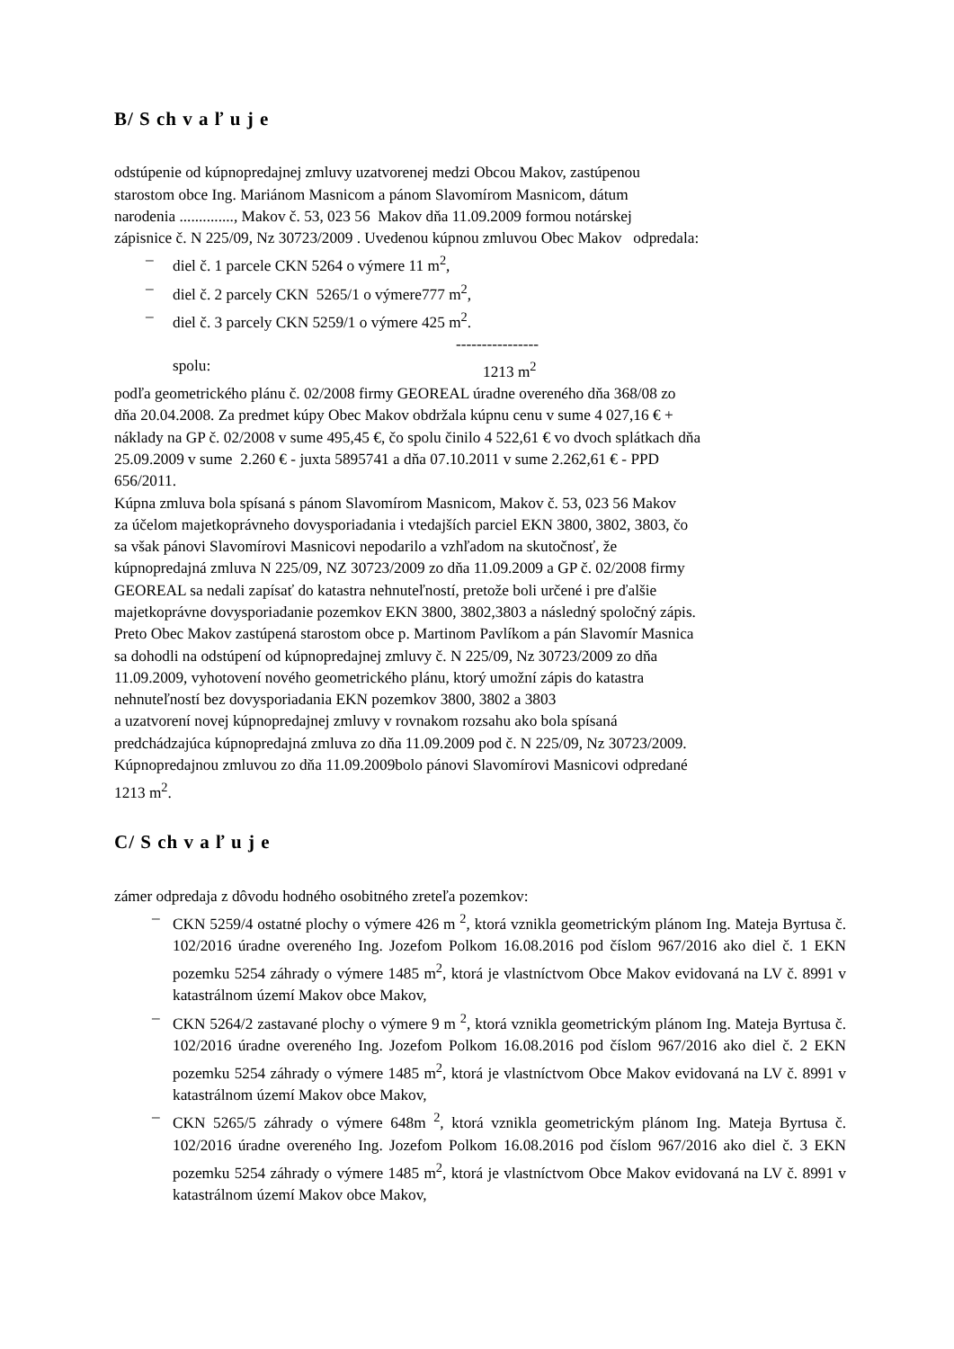B/ S ch v a ľ u j e
odstúpenie od kúpnopredajnej zmluvy uzatvorenej medzi Obcou Makov, zastúpenou
starostom obce Ing. Mariánom Masnicom a pánom Slavomírom Masnicom, dátum
narodenia .............., Makov č. 53, 023 56 Makov dňa 11.09.2009 formou notárskej
zápisnice č. N 225/09, Nz 30723/2009 . Uvedenou kúpnou zmluvou Obec Makov odpredala:
– diel č. 1 parcele CKN 5264 o výmere 11 m<sup>2</sup>,
– diel č. 2 parcely CKN 5265/1 o výmere777 m<sup>2</sup>,
– diel č. 3 parcely CKN 5259/1 o výmere 425 m<sup>2</sup>.
----------------
spolu: 1213 m<sup>2</sup>
podľa geometrického plánu č. 02/2008 firmy GEOREAL úradne overeného dňa 368/08 zo
dňa 20.04.2008. Za predmet kúpy Obec Makov obdržala kúpnu cenu v sume 4 027,16 € +
náklady na GP č. 02/2008 v sume 495,45 €, čo spolu činilo 4 522,61 € vo dvoch splátkach dňa
25.09.2009 v sume 2.260 € - juxta 5895741 a dňa 07.10.2011 v sume 2.262,61 € - PPD
656/2011.
Kúpna zmluva bola spísaná s pánom Slavomírom Masnicom, Makov č. 53, 023 56 Makov
za účelom majetkoprávneho dovysporiadania i vtedajších parciel EKN 3800, 3802, 3803, čo
sa však pánovi Slavomírovi Masnicovi nepodarilo a vzhľadom na skutočnosť, že
kúpnopredajná zmluva N 225/09, NZ 30723/2009 zo dňa 11.09.2009 a GP č. 02/2008 firmy
GEOREAL sa nedali zapísať do katastra nehnuteľností, pretože boli určené i pre ďalšie
majetkoprávne dovysporiadanie pozemkov EKN 3800, 3802,3803 a následný spoločný zápis.
Preto Obec Makov zastúpená starostom obce p. Martinom Pavlíkom a pán Slavomír Masnica
sa dohodli na odstúpení od kúpnopredajnej zmluvy č. N 225/09, Nz 30723/2009 zo dňa
11.09.2009, vyhotovení nového geometrického plánu, ktorý umožní zápis do katastra
nehnuteľností bez dovysporiadania EKN pozemkov 3800, 3802 a 3803
a uzatvorení novej kúpnopredajnej zmluvy v rovnakom rozsahu ako bola spísaná
predchádzajúca kúpnopredajná zmluva zo dňa 11.09.2009 pod č. N 225/09, Nz 30723/2009.
Kúpnopredajnou zmluvou zo dňa 11.09.2009bolo pánovi Slavomírovi Masnicovi odpredané
1213 m<sup>2</sup>.
C/ S ch v a ľ u j e
zámer odpredaja z dôvodu hodného osobitného zreteľa pozemkov:
– CKN 5259/4 ostatné plochy o výmere 426 m <sup>2</sup>, ktorá vznikla geometrickým plánom Ing. Mateja Byrtusa č. 102/2016 úradne overeného Ing. Jozefom Polkom 16.08.2016 pod číslom 967/2016 ako diel č. 1 EKN pozemku 5254 záhrady o výmere 1485 m<sup>2</sup>, ktorá je vlastníctvom Obce Makov evidovaná na LV č. 8991 v katastrálnom území Makov obce Makov,
– CKN 5264/2 zastavané plochy o výmere 9 m <sup>2</sup>, ktorá vznikla geometrickým plánom Ing. Mateja Byrtusa č. 102/2016 úradne overeného Ing. Jozefom Polkom 16.08.2016 pod číslom 967/2016 ako diel č. 2 EKN pozemku 5254 záhrady o výmere 1485 m<sup>2</sup>, ktorá je vlastníctvom Obce Makov evidovaná na LV č. 8991 v katastrálnom území Makov obce Makov,
– CKN 5265/5 záhrady o výmere 648m <sup>2</sup>, ktorá vznikla geometrickým plánom Ing. Mateja Byrtusa č. 102/2016 úradne overeného Ing. Jozefom Polkom 16.08.2016 pod číslom 967/2016 ako diel č. 3 EKN pozemku 5254 záhrady o výmere 1485 m<sup>2</sup>, ktorá je vlastníctvom Obce Makov evidovaná na LV č. 8991 v katastrálnom území Makov obce Makov,